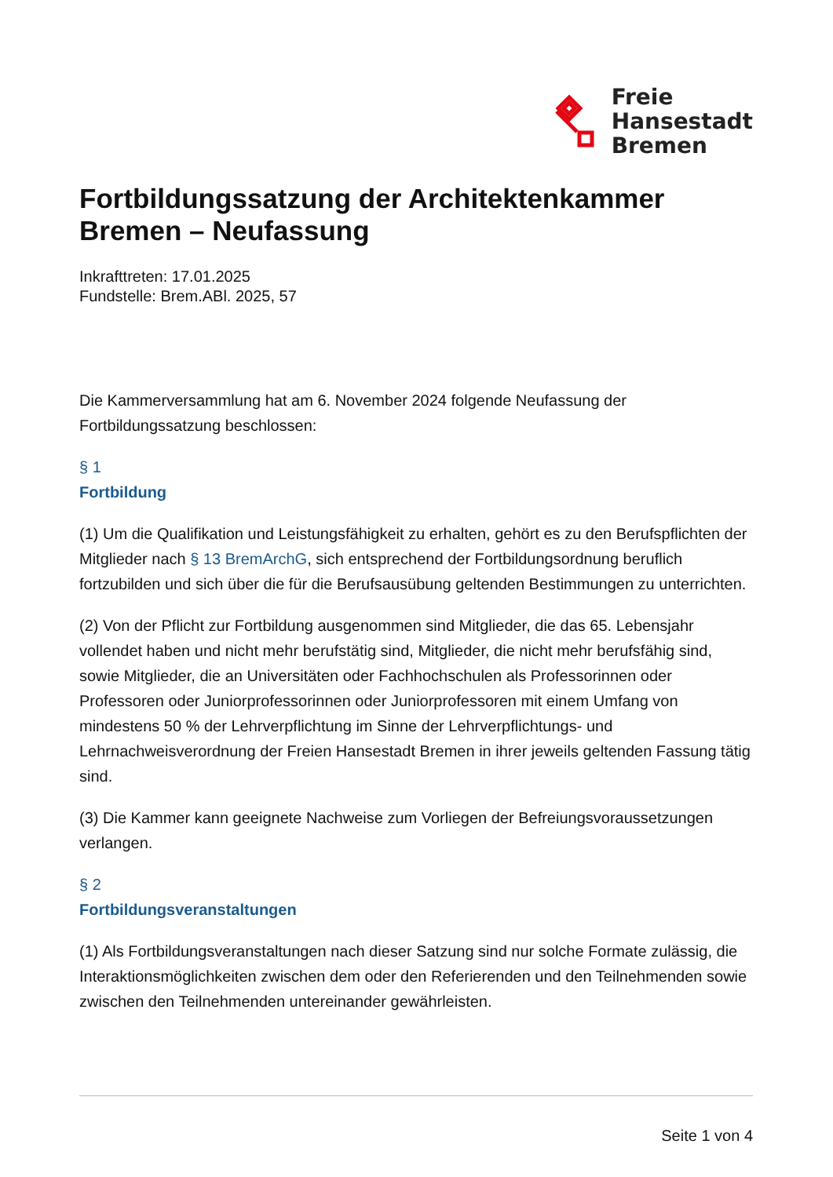Freie
Hansestadt
Bremen
Fortbildungssatzung der Architektenkammer Bremen – Neufassung
Inkrafttreten: 17.01.2025
Fundstelle: Brem.ABl. 2025, 57
Die Kammerversammlung hat am 6. November 2024 folgende Neufassung der Fortbildungssatzung beschlossen:
§ 1
Fortbildung
(1) Um die Qualifikation und Leistungsfähigkeit zu erhalten, gehört es zu den Berufspflichten der Mitglieder nach § 13 BremArchG, sich entsprechend der Fortbildungsordnung beruflich fortzubilden und sich über die für die Berufsausübung geltenden Bestimmungen zu unterrichten.
(2) Von der Pflicht zur Fortbildung ausgenommen sind Mitglieder, die das 65. Lebensjahr vollendet haben und nicht mehr berufstätig sind, Mitglieder, die nicht mehr berufsfähig sind, sowie Mitglieder, die an Universitäten oder Fachhochschulen als Professorinnen oder Professoren oder Juniorprofessorinnen oder Juniorprofessoren mit einem Umfang von mindestens 50 % der Lehrverpflichtung im Sinne der Lehrverpflichtungs- und Lehrnachweisverordnung der Freien Hansestadt Bremen in ihrer jeweils geltenden Fassung tätig sind.
(3) Die Kammer kann geeignete Nachweise zum Vorliegen der Befreiungsvoraussetzungen verlangen.
§ 2
Fortbildungsveranstaltungen
(1) Als Fortbildungsveranstaltungen nach dieser Satzung sind nur solche Formate zulässig, die Interaktionsmöglichkeiten zwischen dem oder den Referierenden und den Teilnehmenden sowie zwischen den Teilnehmenden untereinander gewährleisten.
Seite 1 von 4